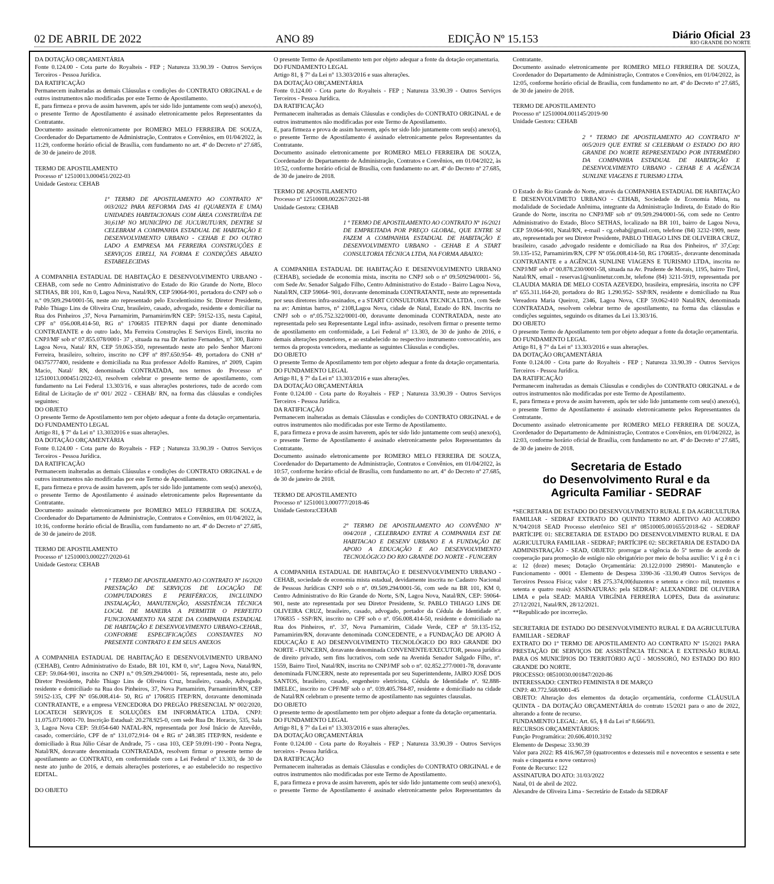02 DE ABRIL DE 2022 ANO 89 EDIÇÃO Nº 15.153 Diário Oficial 23
RIO GRANDE DO NORTE
DA DOTAÇÃO ORÇAMENTÁRIA
Fonte 0.124.00 - Cota parte do Royalteis - FEP ; Natureza 33.90.39 - Outros Serviços Terceiros - Pessoa Jurídica.
DA RATIFICAÇÃO
Permanecem inalteradas as demais Cláusulas e condições do CONTRATO ORIGINAL e de outros instrumentos não modificadas por este Termo de Apostilamento.
E, para firmeza e prova de assim haverem, após ter sido lido juntamente com seu(s) anexo(s), o presente Termo de Apostilamento é assinado eletronicamente pelos Representantes da Contratante.
Documento assinado eletronicamente por ROMERO MELO FERREIRA DE SOUZA, Coordenador do Departamento de Administração, Contratos e Convênios, em 01/04/2022, às 11:29, conforme horário oficial de Brasília, com fundamento no art. 4º do Decreto nº 27.685, de 30 de janeiro de 2018.
TERMO DE APOSTILAMENTO
Processo nº 12510013.000451/2022-03
Unidade Gestora: CEHAB
1º TERMO DE APOSTILAMENTO AO CONTRATO Nº 003/2022 PARA REFORMA DAS 41 (QUARENTA E UMA) UNIDADES HABITACIONAIS COM ÁREA CONSTRUÍDA DE 30,61M² NO MUNICÍPIO DE JUCURUTU/RN, DENTRE SI CELEBRAM A COMPANHIA ESTADUAL DE HABITAÇÃO E DESENVOLVIMENTO URBANO - CEHAB E DO OUTRO LADO A EMPRESA MA FERREIRA CONSTRUÇÕES E SERVIÇOS EIRELI, NA FORMA E CONDIÇÕES ABAIXO ESTABELECIDAS
A COMPANHIA ESTADUAL DE HABITAÇÃO E DESENVOLVIMENTO URBANO - CEHAB, com sede no Centro Administrativo do Estado do Rio Grande do Norte, Bloco SETHAS, BR 101, Km 0, Lagoa Nova, Natal/RN, CEP 59064-901, portadora do CNPJ sob o n.º 09.509.294/0001-56, neste ato representado pelo Excelentíssimo Sr. Diretor Presidente, Pablo Thiago Lins de Oliveira Cruz, brasileiro, casado, advogado, residente e domiciliar na Rua dos Pinheiros ,37, Nova Parnamirim, Parnamirim/RN CEP: 59152-135, nesta Capital, CPF n° 056.008.414-50, RG n° 1706835 ITEP/RN daqui por diante denominado CONTRATANTE e do outro lado, Ma Ferreira Construções E Serviços Eireli, inscrita no CNPJ/MF sob nº 07.855.078/0001- 37 , situada na rua Dr Aurino Fernandes, n° 300, Bairro Lagoa Nova, Natal/ RN, CEP 59.063-350, representado neste ato pelo Senhor Marconi Ferreira, brasileiro, solteiro, inscrito no CPF nº 897.650.954- 49, portadora do CNH nº 04375777400, residente e domiciliada na Rua professor Adolfo Ramires, nº 2009, Capim Macio, Natal/ RN, denominada CONTRATADA, nos termos do Processo nº 12510013.000451/2022-03, resolvem celebrar o presente termo de apostilamento, com fundamento na Lei Federal 13.303/16, e suas alterações posteriores, tudo de acordo com Edital de Licitação de nº 001/ 2022 - CEHAB/ RN, na forma das cláusulas e condições seguintes:
DO OBJETO
O presente Termo de Apostilamento tem por objeto adequar a fonte da dotação orçamentaria.
DO FUNDAMENTO LEGAL
Artigo 81, § 7° da Lei n° 13.3032016 e suas alterações.
DA DOTAÇÃO ORÇAMENTÁRIA
Fonte 0.124.00 - Cota parte do Royalteis - FEP ; Natureza 33.90.39 - Outros Serviços Terceiros - Pessoa Jurídica.
DA RATIFICAÇÃO
Permanecem inalteradas as demais Cláusulas e condições do CONTRATO ORIGINAL e de outros instrumentos não modificadas por este Termo de Apostilamento.
E, para firmeza e prova de assim haverem, após ter sido lido juntamente com seu(s) anexo(s), o presente Termo de Apostilamento é assinado eletronicamente pelos Representante da Contratante.
Documento assinado eletronicamente por ROMERO MELO FERREIRA DE SOUZA, Coordenador do Departamento de Administração, Contratos e Convênios, em 01/04/2022, às 10:16, conforme horário oficial de Brasília, com fundamento no art. 4º do Decreto nº 27.685, de 30 de janeiro de 2018.
TERMO DE APOSTILAMENTO
Processo nº 12510003.000227/2020-61
Unidade Gestora: CEHAB
1 º TERMO DE APOSTILAMENTO AO CONTRATO Nº 16/2020 PRESTAÇÃO DE SERVIÇOS DE LOCAÇÃO DE COMPUTADORES E PERIFÉRICOS, INCLUINDO INSTALAÇÃO, MANUTENÇÃO, ASSISTÊNCIA TÉCNICA LOCAL DE MANEIRA A PERMITIR O PERFEITO FUNCIONAMENTO NA SEDE DA COMPANHIA ESTADUAL DE HABITAÇÃO E DESENVOLVIMENTO URBANO-CEHAB., CONFORME ESPECIFICAÇÕES CONSTANTES NO PRESENTE CONTRATO E EM SEUS ANEXOS
A COMPANHIA ESTADUAL DE HABITAÇÃO E DESENVOLVIMENTO URBANO (CEHAB), Centro Administrativo do Estado, BR 101, KM 0, s/nº, Lagoa Nova, Natal/RN, CEP: 59.064-901, inscrita no CNPJ n.º 09.509.294/0001- 56, representada, neste ato, pelo Diretor Presidente, Pablo Thiago Lins de Oliveira Cruz, brasileiro, casado, Advogado, residente e domiciliado na Rua dos Pinheiros, 37, Nova Parnamirim, Parnamirim/RN, CEP 59152-135, CPF Nº 056.008.414- 50, RG nº 1706835 ITEP/RN, doravante denominada CONTRATANTE, e a empresa VENCEDORA DO PREGÃO PRESENCIAL Nº 002/2020, LOCATECH SERVIÇOS E SOLUÇÕES EM INFORMÁTICA LTDA. CNPJ: 11.075.071/0001-70. Inscrição Estadual: 20.278.925-0, com sede Rua Dr. Horacio, 535, Sala 3, Lagoa Nova CEP: 59.054-640 NATAL-RN, representada por José Inácio de Azevêdo, casado, comerciário, CPF de nº 131.072.914- 04 e RG nº 248.385 ITEP/RN, residente e domiciliado à Rua Júlio César de Andrade, 75 - casa 103, CEP 59.091-190 - Ponta Negra, Natal/RN, doravante denominada CONTRATADA, resolvem firmar o presente termo de apostilamento ao CONTRATO, em conformidade com a Lei Federal nº 13.303, de 30 de neste ato junho de 2016, e demais alterações posteriores, e ao estabelecido no respectivo EDITAL.
DO OBJETO
O presente Termo de Apostilamento tem por objeto adequar a fonte da dotação orçamentaria.
DO FUNDAMENTO LEGAL
Artigo 81, § 7° da Lei n° 13.303/2016 e suas alterações.
DA DOTAÇÃO ORÇAMENTÁRIA
Fonte 0.124.00 - Cota parte do Royalteis - FEP ; Natureza 33.90.39 - Outros Serviços Terceiros - Pessoa Jurídica.
DA RATIFICAÇÃO
Permanecem inalteradas as demais Cláusulas e condições do CONTRATO ORIGINAL e de outros instrumentos não modificadas por este Termo de Apostilamento.
E, para firmeza e prova de assim haverem, após ter sido lido juntamente com seu(s) anexo(s), o presente Termo de Apostilamento é assinado eletronicamente pelos Representantes da Contratante.
Documento assinado eletronicamente por ROMERO MELO FERREIRA DE SOUZA, Coordenador do Departamento de Administração, Contratos e Convênios, em 01/04/2022, às 10:52, conforme horário oficial de Brasília, com fundamento no art. 4º do Decreto nº 27.685, de 30 de janeiro de 2018.
TERMO DE APOSTILAMENTO
Processo nº 12510008.002267/2021-88
Unidade Gestora: CEHAB
1 º TERMO DE APOSTILAMENTO AO CONTRATO Nº 16/2021 DE EMPREITADA POR PREÇO GLOBAL, QUE ENTRE SI FAZEM A COMPANHIA ESTADUAL DE HABITAÇÃO E DESENVOLVIMENTO URBANO - CEHAB E A START CONSULTORIA TÉCNICA LTDA, NA FORMA ABAIXO:
A COMPANHIA ESTADUAL DE HABITAÇÃO E DESENVOLVIMENTO URBANO (CEHAB), sociedade de economia mista, inscrita no CNPJ sob o nº 09.509294/0001- 56, com Sede Av. Senador Salgado Filho, Centro Administrativo do Estado - Bairro Lagoa Nova, Natal/RN, CEP 59064- 901, doravante denominada CONTRATANTE, neste ato representada por seus diretores infra-assinados, e a START CONSULTORIA TECNICA LTDA , com Sede na av: Amintas barros, n° 2108,Lagoa Nova, cidade de Natal, Estado do RN. Inscrita no CNPJ sob o nº.05.752.322/0001-00, doravante denominada CONTRATADA, neste ato representada pelo seu Representante Legal infra- assinado, resolvem firmar o presente termo de apostilamento em conformidade, a Lei Federal n° 13.303, de 30 de junho de 2016, e demais alterações posteriores, e ao estabelecido no respectivo instrumento convocatório, aos termos da proposta vencedora, mediante as seguintes Cláusulas e condições.
DO OBJETO
O presente Termo de Apostilamento tem por objeto adequar a fonte da dotação orçamentaria.
DO FUNDAMENTO LEGAL
Artigo 81, § 7° da Lei n° 13.303/2016 e suas alterações.
DA DOTAÇÃO ORÇAMENTÁRIA
Fonte 0.124.00 - Cota parte do Royalteis - FEP ; Natureza 33.90.39 - Outros Serviços Terceiros - Pessoa Jurídica.
DA RATIFICAÇÃO
Permanecem inalteradas as demais Cláusulas e condições do CONTRATO ORIGINAL e de outros instrumentos não modificadas por este Termo de Apostilamento.
E, para firmeza e prova de assim haverem, após ter sido lido juntamente com seu(s) anexo(s), o presente Termo de Apostilamento é assinado eletronicamente pelos Representantes da Contratante.
Documento assinado eletronicamente por ROMERO MELO FERREIRA DE SOUZA, Coordenador do Departamento de Administração, Contratos e Convênios, em 01/04/2022, às 10:57, conforme horário oficial de Brasília, com fundamento no art. 4° do Decreto nº 27.685, de 30 de janeiro de 2018.
TERMO DE APOSTILAMENTO
Processo nº 12510013.000777/2018-46
Unidade Gestora:CEHAB
2º TERMO DE APOSTILAMENTO AO CONVÊNIO Nº 004/2018 , CELEBRADO ENTRE A COMPANHIA EST DE HABITACAO E DESENV URBANO E A FUNDAÇÃO DE APOIO A EDUCAÇÃO E AO DESENVOLVIMENTO TECNOLÓGICO DO RIO GRANDE DO NORTE - FUNCERN
A COMPANHIA ESTADUAL DE HABITAÇÃO E DESENVOLVIMENTO URBANO - CEHAB, sociedade de economia mista estadual, devidamente inscrita no Cadastro Nacional de Pessoas Jurídicas CNPJ sob o nº. 09.509.294/0001-56, com sede na BR 101, KM 0, Centro Administrativo do Rio Grande do Norte, S/N, Lagoa Nova, Natal/RN, CEP: 59064-901, neste ato representada por seu Diretor Presidente, Sr. PABLO THIAGO LINS DE OLIVEIRA CRUZ, brasileiro, casado, advogado, portador da Cédula de Identidade nº. 1706835 - SSP/RN, inscrito no CPF sob o nº. 056.008.414-50, residente e domiciliado na Rua dos Pinheiros, nº. 37, Nova Parnamirim, Cidade Verde, CEP nº 59.135-152, Parnamirim/RN, doravante denominada CONCEDENTE, e a FUNDAÇÃO DE APOIO À EDUCAÇÃO E AO DESENVOLVIMENTO TECNOLÓGICO DO RIO GRANDE DO NORTE - FUNCERN, doravante denominada CONVENENTE/EXECUTOR, pessoa jurídica de direito privado, sem fins lucrativos, com sede na Avenida Senador Salgado Filho, nº. 1559, Bairro Tirol, Natal/RN, inscrita no CNPJ/MF sob o nº. 02.852.277/0001-78, doravante denominada FUNCERN, neste ato representada por seu Superintendente, JAIRO JOSÉ DOS SANTOS, brasileiro, casado, engenheiro eletricista, Cédula de Identidade nº. 92.888-IMELEC, inscrito no CPF/MF sob o nº. 039.405.784-87, residente e domiciliado na cidade de Natal/RN celebram o presente termo de apostilamento nas seguintes clausulas.
DO OBJETO
O presente termo de apostilamento tem por objeto adequar a fonte da dotação orçamentaria.
DO FUNDAMENTO LEGAL
Artigo 81, § 7° da Lei n° 13.303/2016 e suas alterações.
DA DOTAÇÃO ORÇAMENTÁRIA
Fonte 0.124.00 - Cota parte do Royalteis - FEP ; Natureza 33.90.39 - Outros Serviços terceiros - Pessoa Jurídica.
DA RATIFICAÇÃO
Permanecem inalteradas as demais Cláusulas e condições do CONTRATO ORIGINAL e de outros instrumentos não modificadas por este Termo de Apostilamento.
E, para firmeza e prova de assim haverem, após ter sido lido juntamente com seu(s) anexo(s), o presente Termo de Apostilamento é assinado eletronicamente pelos Representantes da Contratante.
Documento assinado eletronicamente por ROMERO MELO FERREIRA DE SOUZA, Coordenador do Departamento de Administração, Contratos e Convênios, em 01/04/2022, às 12:05, conforme horário oficial de Brasília, com fundamento no art. 4º do Decreto nº 27.685, de 30 de janeiro de 2018.
TERMO DE APOSTILAMENTO
Processo nº 12510004.001145/2019-90
Unidade Gestora: CEHAB
2 º TERMO DE APOSTILAMENTO AO CONTRATO Nº 005/2019 QUE ENTRE SI CELEBRAM O ESTADO DO RIO GRANDE DO NORTE REPRESENTADO POR INTERMÉDIO DA COMPANHIA ESTADUAL DE HABITAÇÃO E DESENVOLVIMENTO URBANO - CEHAB E A AGÊNCIA SUNLINE VIAGENS E TURISMO LTDA.
O Estado do Rio Grande do Norte, através da COMPANHIA ESTADUAL DE HABITAÇÃO E DESENVOLVIMETO URBANO - CEHAB, Sociedade de Economia Mista, na modalidade de Sociedade Anônima, integrante da Administração Indireta, do Estado do Rio Grande do Norte, inscrita no CNPJ/MF sob nº 09.509.294/0001-56, com sede no Centro Administrativo do Estado, Bloco SETHAS, localizado na BR 101, bairro de Lagoa Nova, CEP 59.064-901, Natal/RN, e-mail - cg.cehab@gmail.com, telefone (84) 3232-1909, neste ato, representada por seu Diretor Presidente, PABLO THIAGO LINS DE OLIVEIRA CRUZ, brasileiro, casado ,advogado residente e domiciliado na Rua dos Pinheiros, nº 37,Cep: 59.135-152, Parnamirim/RN, CPF Nº 056.008.414-50, RG 1706835-, doravante denominada CONTRATANTE e a AGÊNCIA SUNLINE VIAGENS E TURISMO LTDA, inscrita no CNPJ/MF sob nº 00.878.230/0001-58, situada na Av. Prudente de Morais, 1195, bairro Tirol, Natal/RN, email - reservas1@sunlinetur.com.br, telefone (84) 3211-5919, representada por CLAUDIA MARIA DE MELO COSTA AZEVEDO, brasileira, empresária, inscrita no CPF nº 655.311.164-20, portadora do RG 1.290.952- SSP/RN, residente e domiciliado na Rua Vereadora Maria Queiroz, 2346, Lagoa Nova, CEP 59.062-410 Natal/RN, denominada CONTRATADA, resolvem celebrar termo de apostilamento, na forma das cláusulas e condições seguintes, seguindo os ditames da Lei 13.303/16.
DO OBJETO
O presente Termo de Apostilamento tem por objeto adequar a fonte da dotação orçamentaria.
DO FUNDAMENTO LEGAL
Artigo 81, § 7° da Lei n° 13.303/2016 e suas alterações.
DA DOTAÇÃO ORÇAMENTÁRIA
Fonte 0.124.00 - Cota parte do Royalteis - FEP ; Natureza 33.90.39 - Outros Serviços Terceiros - Pessoa Jurídica.
DA RATIFICAÇÃO
Permanecem inalteradas as demais Cláusulas e condições do CONTRATO ORIGINAL e de outros instrumentos não modificadas por este Termo de Apostilamento.
E, para firmeza e prova de assim haverem, após ter sido lido juntamente com seu(s) anexo(s), o presente Termo de Apostilamento é assinado eletronicamente pelos Representantes da Contratante.
Documento assinado eletronicamente por ROMERO MELO FERREIRA DE SOUZA, Coordenador do Departamento de Administração, Contratos e Convênios, em 01/04/2022, às 12:03, conforme horário oficial de Brasília, com fundamento no art. 4º do Decreto nº 27.685, de 30 de janeiro de 2018.
Secretaria de Estado
do Desenvolvimento Rural e da
Agriculta Familiar - SEDRAF
*SECRETARIA DE ESTADO DO DESENVOLVIMENTO RURAL E DA AGRICULTURA FAMILIAR - SEDRAF EXTRATO DO QUINTO TERMO ADITIVO AO ACORDO N.º04/2018 SEAD Processo eletrônico SEI nº 08510005.001655/2018-62 - SEDRAF PARTÍCIPE 01: SECRETARIA DE ESTADO DO DESENVOLVIMENTO RURAL E DA AGRICULTURA FAMILIAR - SEDRAF; PARTÍCIPE 02: SECRETARIA DE ESTADO DA ADMINISTRAÇÃO - SEAD, OBJETO: prorrogar a vigência do 5º termo de acordo de cooperação para promoção de estágio não obrigatório por meio de bolsa auxílio: V i g ê n c i a: 12 (doze) meses; Dotação Orçamentária: 20.122.0100 298901- Manutenção e Funcionamento - 0001 - Elemento de Despesa 3390-36 -33.90.49 Outros Serviços de Terceiros Pessoa Física; valor : R$ 275.374,00(duzentos e setenta e cinco mil, trezentos e setenta e quatro reais): ASSINATURAS: pela SEDRAF: ALEXANDRE DE OLIVEIRA LIMA e pela SEAD: MARIA VIRGÍNIA FERREIRA LOPES, Data da assinatura: 27/12/2021, Natal/RN, 28/12/2021.
**Republicado por incorreção.
SECRETARIA DE ESTADO DO DESENVOLVIMENTO RURAL E DA AGRICULTURA FAMILIAR - SEDRAF
EXTRATO DO 1º TERMO DE APOSTILAMENTO AO CONTRATO Nº 15/2021 PARA PRESTAÇÃO DE SERVIÇOS DE ASSISTÊNCIA TÉCNICA E EXTENSÃO RURAL PARA OS MUNICÍPIOS DO TERRITÓRIO AÇÚ - MOSSORÓ, NO ESTADO DO RIO GRANDE DO NORTE.
PROCESSO: 08510030.001847/2020-86
INTERESSADO: CENTRO FEMINISTA 8 DE MARÇO
CNPJ: 40.772.568/0001-45
OBJETO: Alteração dos elementos da dotação orçamentária, conforme CLÁUSULA QUINTA - DA DOTAÇÃO ORÇAMENTÁRIA do contrato 15/2021 para o ano de 2022, alterando a fonte de recurso.
FUNDAMENTO LEGAL: Art. 65, § 8 da Lei nº 8.666/93.
RECURSOS ORÇAMENTÁRIOS:
Função Programática: 20.606.4010.3192
Elemento de Despesa: 33.90.39
Valor para 2022: R$ 416.967,59 (quatrocentos e dezesseis mil e novecentos e sessenta e sete reais e cinquenta e nove centavos)
Fonte de Recurso: 122
ASSINATURA DO ATO: 31/03/2022
Natal, 01 de abril de 2022.
Alexandre de Oliveira Lima - Secretário de Estado da SEDRAF